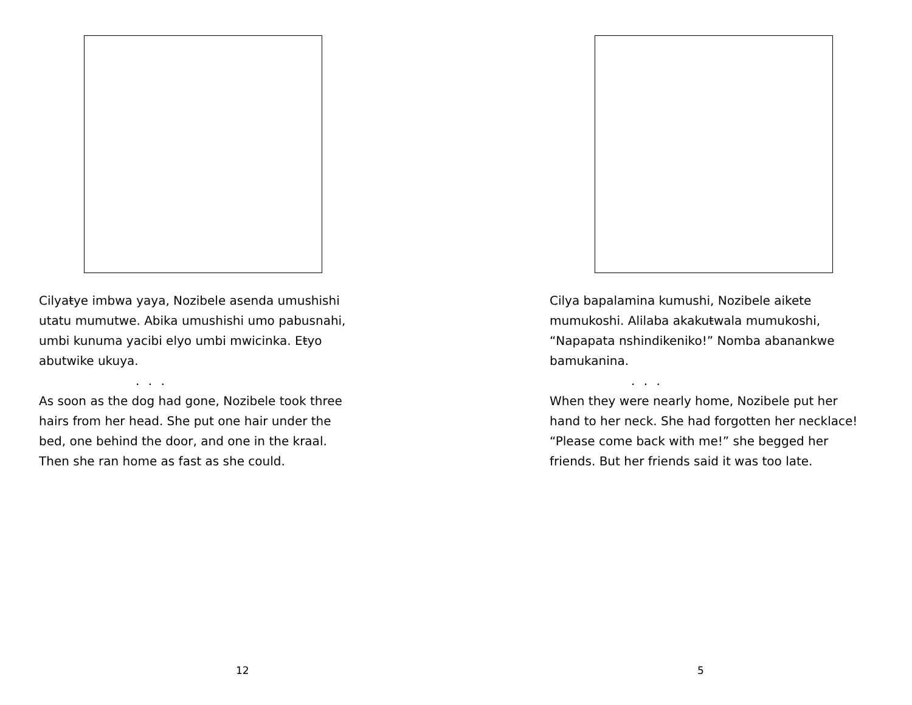Cilyaŧye imbwa yaya, Nozibele asenda umushishi utatu mumutwe. Abika umushishi umo pabusnahi, umbi kunuma yacibi elyo umbi mwicinka. Eŧyo abutwike ukuya.
. . .
As soon as the dog had gone, Nozibele took three hairs from her head. She put one hair under the bed, one behind the door, and one in the kraal. Then she ran home as fast as she could.
12
Cilya bapalamina kumushi, Nozibele aikete mumukoshi. Alilaba akakuŧwala mumukoshi, “Napapata nshindikeniko!” Nomba abanankwe bamukanina.
. . .
When they were nearly home, Nozibele put her hand to her neck. She had forgotten her necklace! “Please come back with me!” she begged her friends. But her friends said it was too late.
5